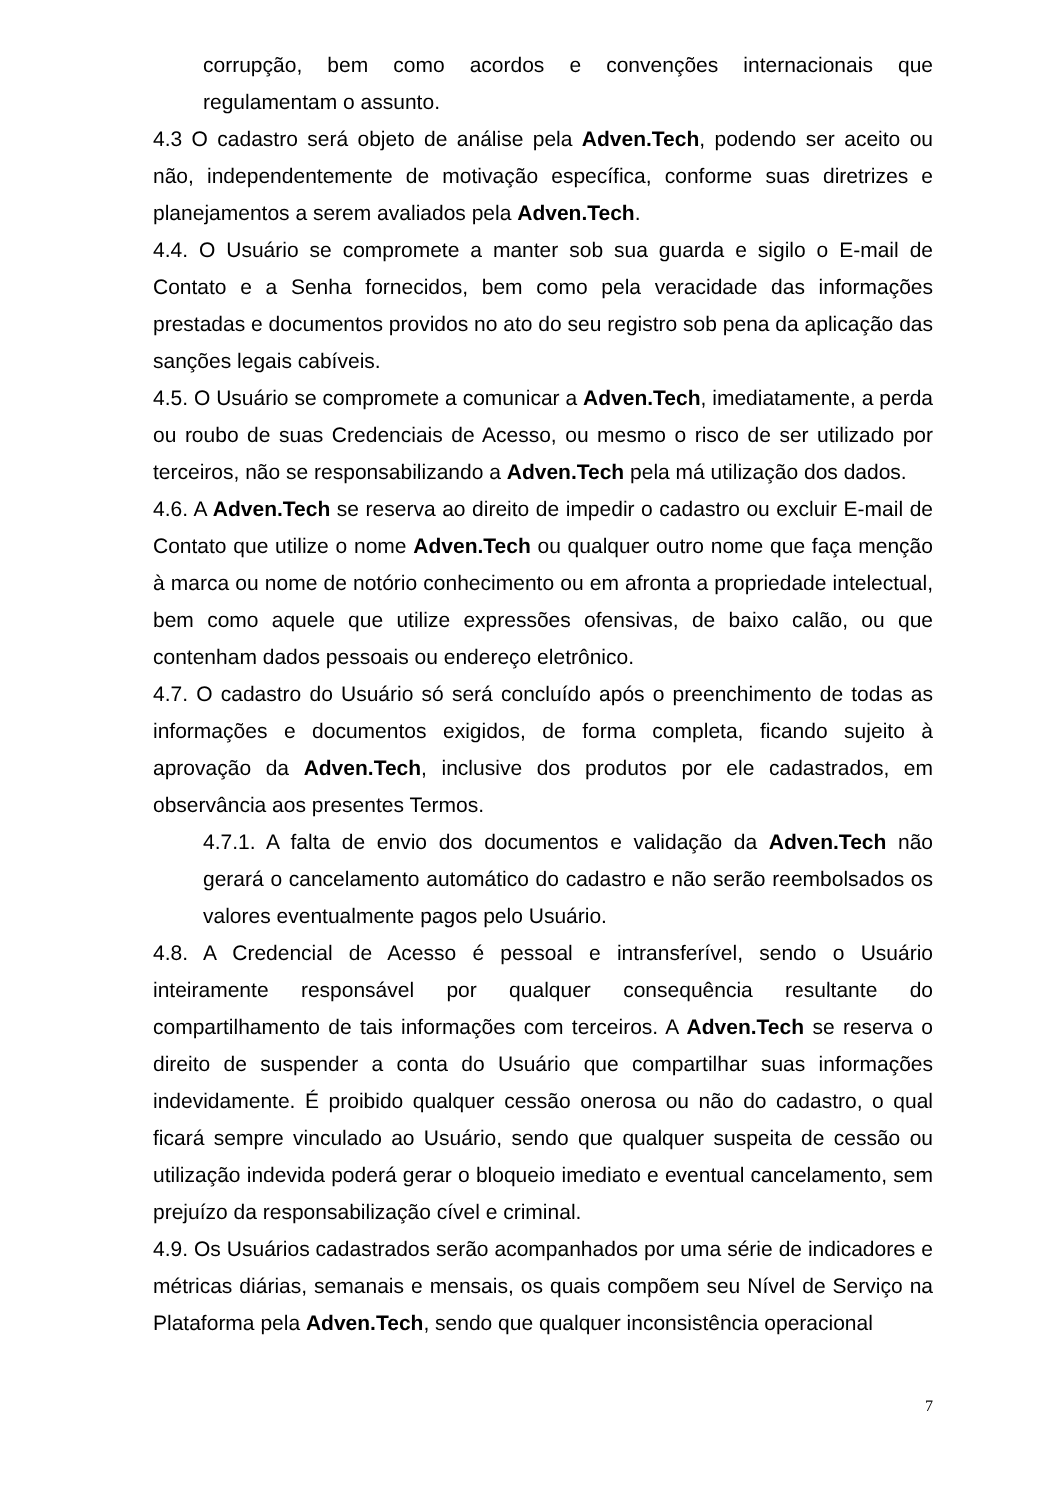corrupção, bem como acordos e convenções internacionais que regulamentam o assunto.
4.3 O cadastro será objeto de análise pela Adven.Tech, podendo ser aceito ou não, independentemente de motivação específica, conforme suas diretrizes e planejamentos a serem avaliados pela Adven.Tech.
4.4. O Usuário se compromete a manter sob sua guarda e sigilo o E-mail de Contato e a Senha fornecidos, bem como pela veracidade das informações prestadas e documentos providos no ato do seu registro sob pena da aplicação das sanções legais cabíveis.
4.5. O Usuário se compromete a comunicar a Adven.Tech, imediatamente, a perda ou roubo de suas Credenciais de Acesso, ou mesmo o risco de ser utilizado por terceiros, não se responsabilizando a Adven.Tech pela má utilização dos dados.
4.6. A Adven.Tech se reserva ao direito de impedir o cadastro ou excluir E-mail de Contato que utilize o nome Adven.Tech ou qualquer outro nome que faça menção à marca ou nome de notório conhecimento ou em afronta a propriedade intelectual, bem como aquele que utilize expressões ofensivas, de baixo calão, ou que contenham dados pessoais ou endereço eletrônico.
4.7. O cadastro do Usuário só será concluído após o preenchimento de todas as informações e documentos exigidos, de forma completa, ficando sujeito à aprovação da Adven.Tech, inclusive dos produtos por ele cadastrados, em observância aos presentes Termos.
4.7.1. A falta de envio dos documentos e validação da Adven.Tech não gerará o cancelamento automático do cadastro e não serão reembolsados os valores eventualmente pagos pelo Usuário.
4.8. A Credencial de Acesso é pessoal e intransferível, sendo o Usuário inteiramente responsável por qualquer consequência resultante do compartilhamento de tais informações com terceiros. A Adven.Tech se reserva o direito de suspender a conta do Usuário que compartilhar suas informações indevidamente. É proibido qualquer cessão onerosa ou não do cadastro, o qual ficará sempre vinculado ao Usuário, sendo que qualquer suspeita de cessão ou utilização indevida poderá gerar o bloqueio imediato e eventual cancelamento, sem prejuízo da responsabilização cível e criminal.
4.9. Os Usuários cadastrados serão acompanhados por uma série de indicadores e métricas diárias, semanais e mensais, os quais compõem seu Nível de Serviço na Plataforma pela Adven.Tech, sendo que qualquer inconsistência operacional
7